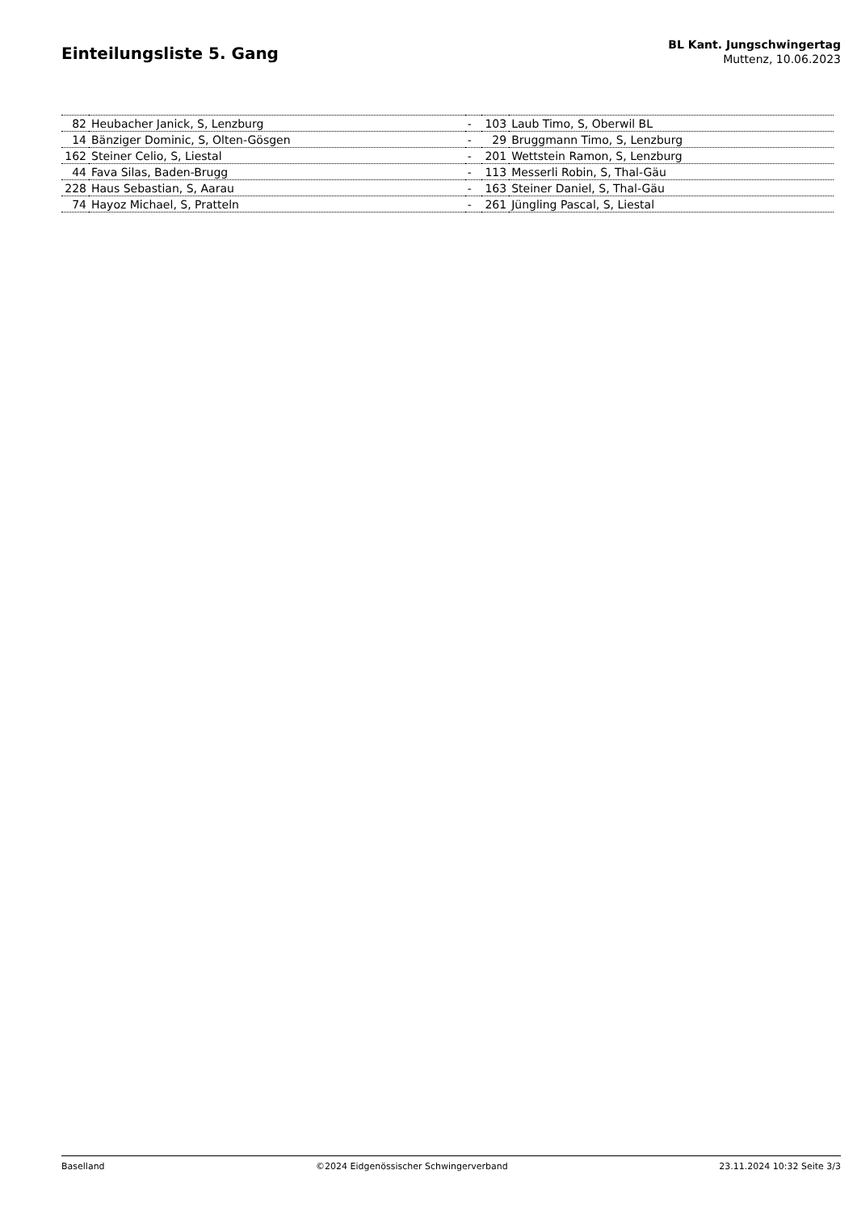Einteilungsliste 5. Gang
BL Kant. Jungschwingertag
Muttenz, 10.06.2023
| 82 | Heubacher Janick, S, Lenzburg | - | 103 | Laub Timo, S, Oberwil BL |
| 14 | Bänziger Dominic, S, Olten-Gösgen | - | 29 | Bruggmann Timo, S, Lenzburg |
| 162 | Steiner Celio, S, Liestal | - | 201 | Wettstein Ramon, S, Lenzburg |
| 44 | Fava Silas, Baden-Brugg | - | 113 | Messerli Robin, S, Thal-Gäu |
| 228 | Haus Sebastian, S, Aarau | - | 163 | Steiner Daniel, S, Thal-Gäu |
| 74 | Hayoz Michael, S, Pratteln | - | 261 | Jüngling Pascal, S, Liestal |
Baselland ©2024 Eidgenössischer Schwingerverband 23.11.2024 10:32 Seite 3/3